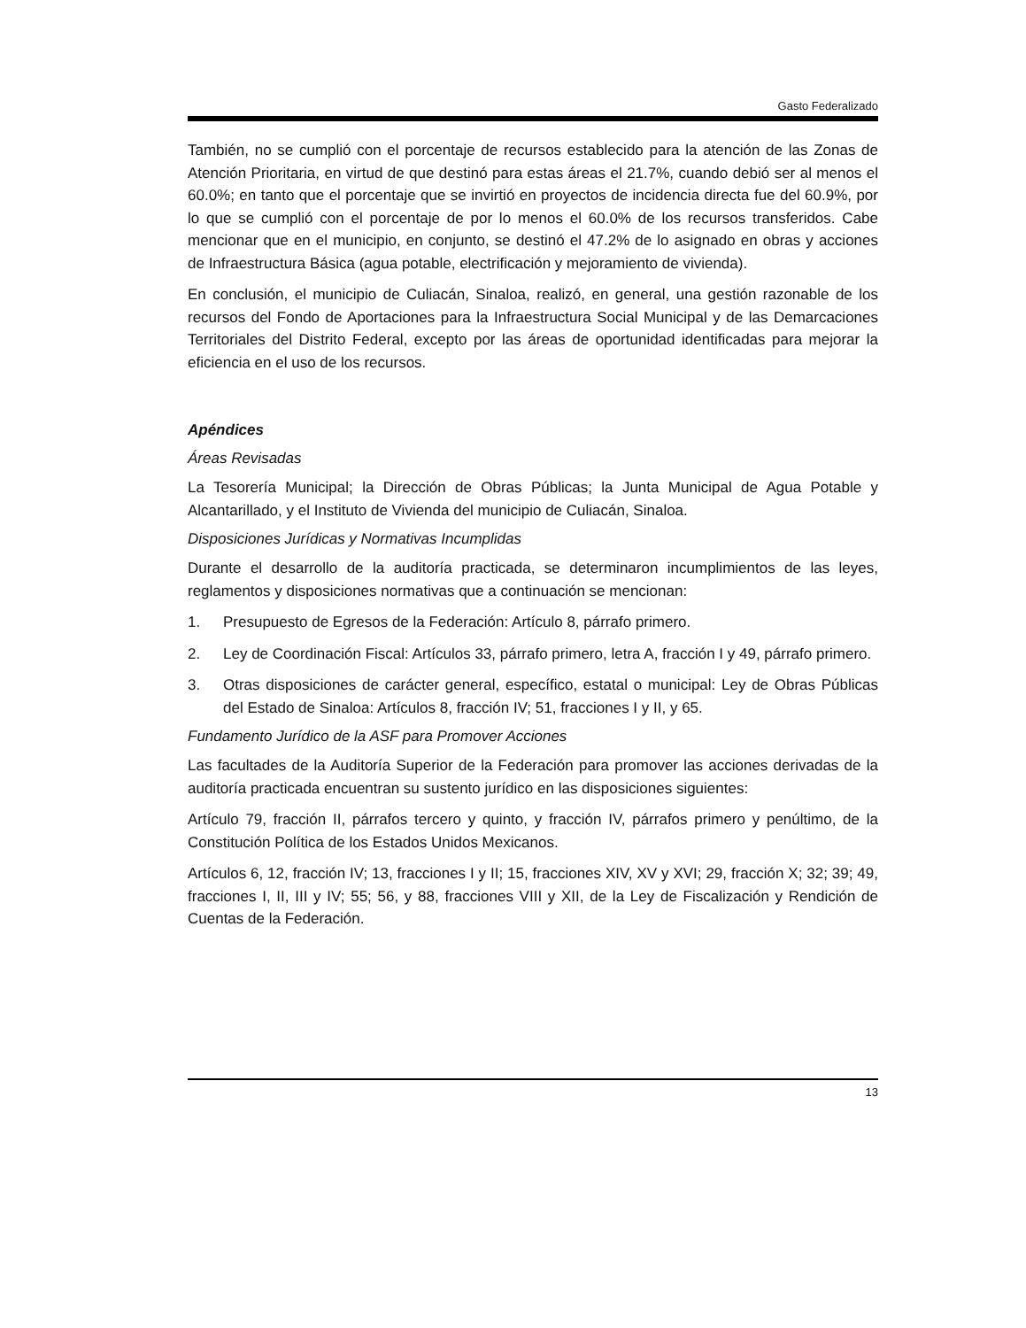Gasto Federalizado
También, no se cumplió con el porcentaje de recursos establecido para la atención de las Zonas de Atención Prioritaria, en virtud de que destinó para estas áreas el 21.7%, cuando debió ser al menos el 60.0%; en tanto que el porcentaje que se invirtió en proyectos de incidencia directa fue del 60.9%, por lo que se cumplió con el porcentaje de por lo menos el 60.0% de los recursos transferidos. Cabe mencionar que en el municipio, en conjunto, se destinó el 47.2% de lo asignado en obras y acciones de Infraestructura Básica (agua potable, electrificación y mejoramiento de vivienda).
En conclusión, el municipio de Culiacán, Sinaloa, realizó, en general, una gestión razonable de los recursos del Fondo de Aportaciones para la Infraestructura Social Municipal y de las Demarcaciones Territoriales del Distrito Federal, excepto por las áreas de oportunidad identificadas para mejorar la eficiencia en el uso de los recursos.
Apéndices
Áreas Revisadas
La Tesorería Municipal; la Dirección de Obras Públicas; la Junta Municipal de Agua Potable y Alcantarillado, y el Instituto de Vivienda del municipio de Culiacán, Sinaloa.
Disposiciones Jurídicas y Normativas Incumplidas
Durante el desarrollo de la auditoría practicada, se determinaron incumplimientos de las leyes, reglamentos y disposiciones normativas que a continuación se mencionan:
1. Presupuesto de Egresos de la Federación: Artículo 8, párrafo primero.
2. Ley de Coordinación Fiscal: Artículos 33, párrafo primero, letra A, fracción I y 49, párrafo primero.
3. Otras disposiciones de carácter general, específico, estatal o municipal: Ley de Obras Públicas del Estado de Sinaloa: Artículos 8, fracción IV; 51, fracciones I y II, y 65.
Fundamento Jurídico de la ASF para Promover Acciones
Las facultades de la Auditoría Superior de la Federación para promover las acciones derivadas de la auditoría practicada encuentran su sustento jurídico en las disposiciones siguientes:
Artículo 79, fracción II, párrafos tercero y quinto, y fracción IV, párrafos primero y penúltimo, de la Constitución Política de los Estados Unidos Mexicanos.
Artículos 6, 12, fracción IV; 13, fracciones I y II; 15, fracciones XIV, XV y XVI; 29, fracción X; 32; 39; 49, fracciones I, II, III y IV; 55; 56, y 88, fracciones VIII y XII, de la Ley de Fiscalización y Rendición de Cuentas de la Federación.
13